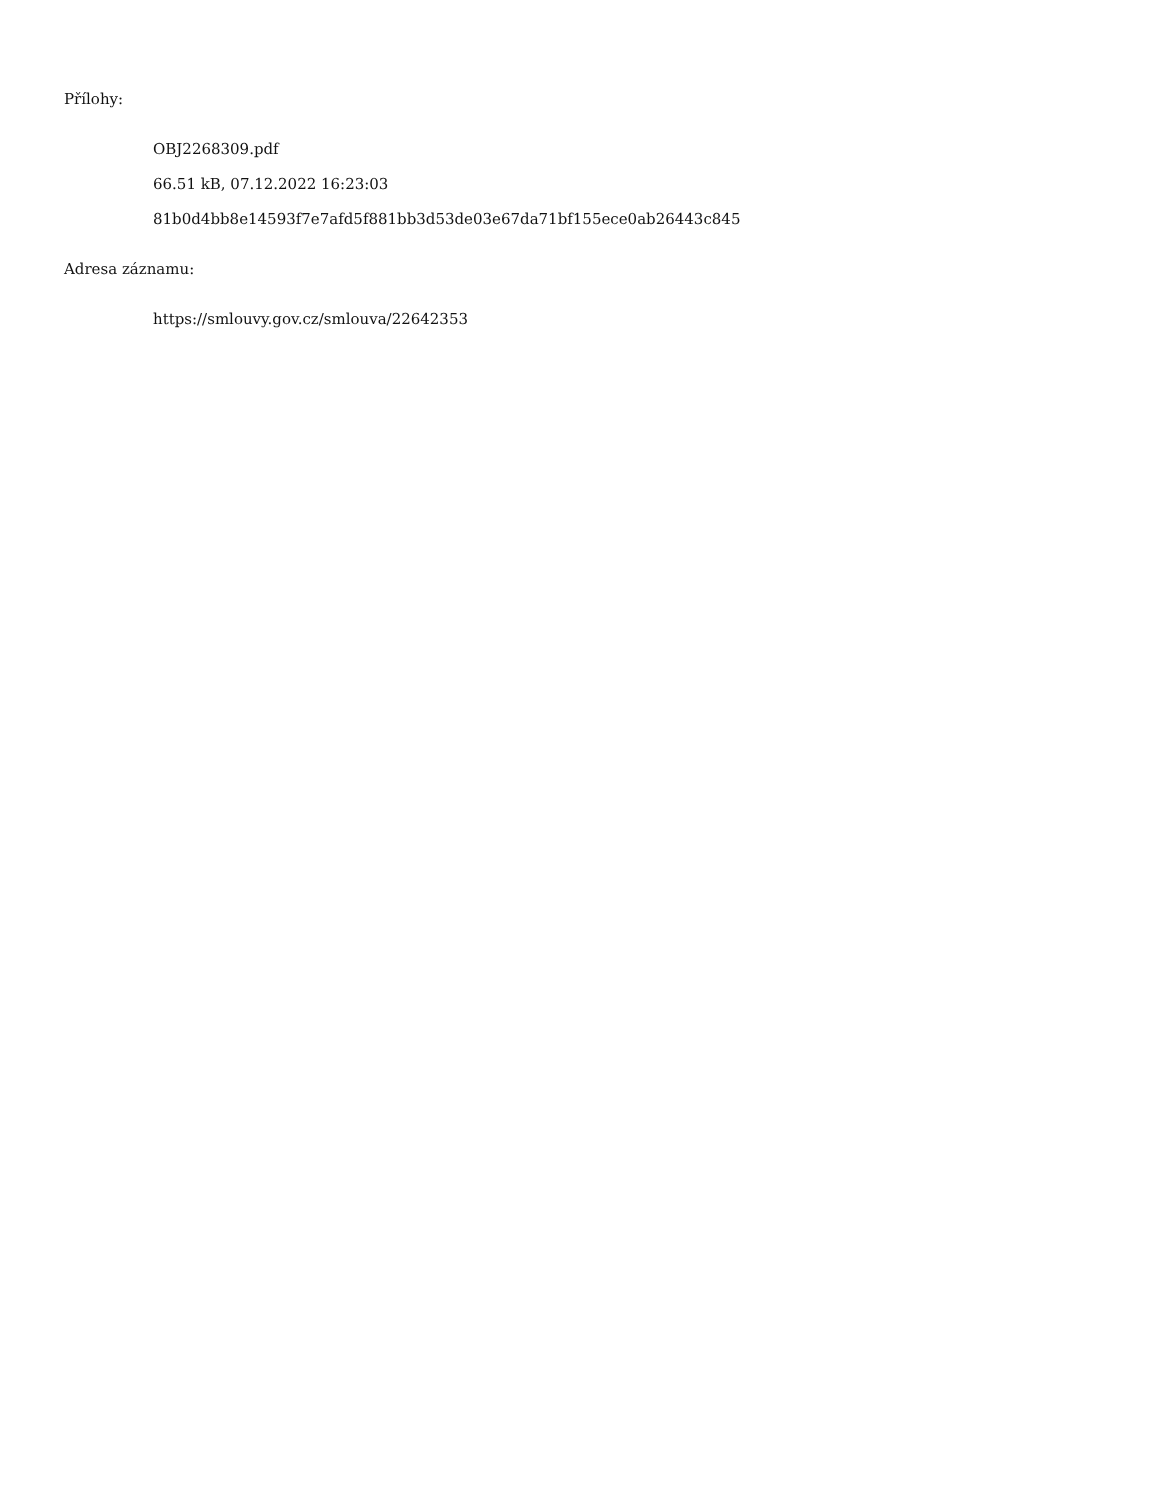Přílohy:
OBJ2268309.pdf
66.51 kB, 07.12.2022 16:23:03
81b0d4bb8e14593f7e7afd5f881bb3d53de03e67da71bf155ece0ab26443c845
Adresa záznamu:
https://smlouvy.gov.cz/smlouva/22642353